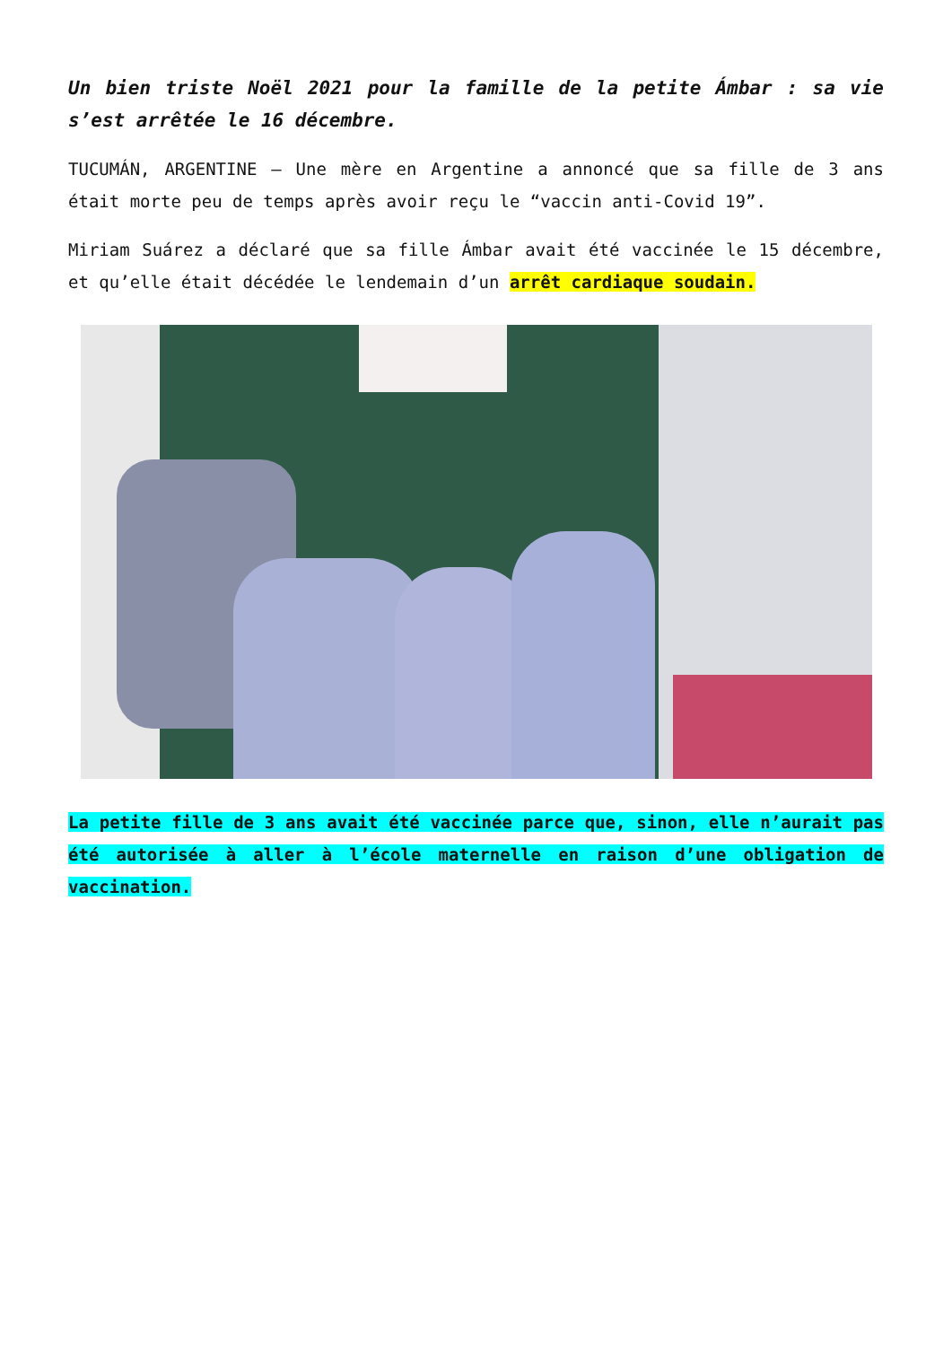Un bien triste Noël 2021 pour la famille de la petite Ámbar : sa vie s’est arrêtée le 16 décembre.
TUCUMÁN, ARGENTINE – Une mère en Argentine a annoncé que sa fille de 3 ans était morte peu de temps après avoir reçu le “vaccin anti-Covid 19”.
Miriam Suárez a déclaré que sa fille Ámbar avait été vaccinée le 15 décembre, et qu’elle était décédée le lendemain d’un arrêt cardiaque soudain.
La petite fille de 3 ans avait été vaccinée parce que, sinon, elle n’aurait pas été autorisée à aller à l’école maternelle en raison d’une obligation de vaccination.